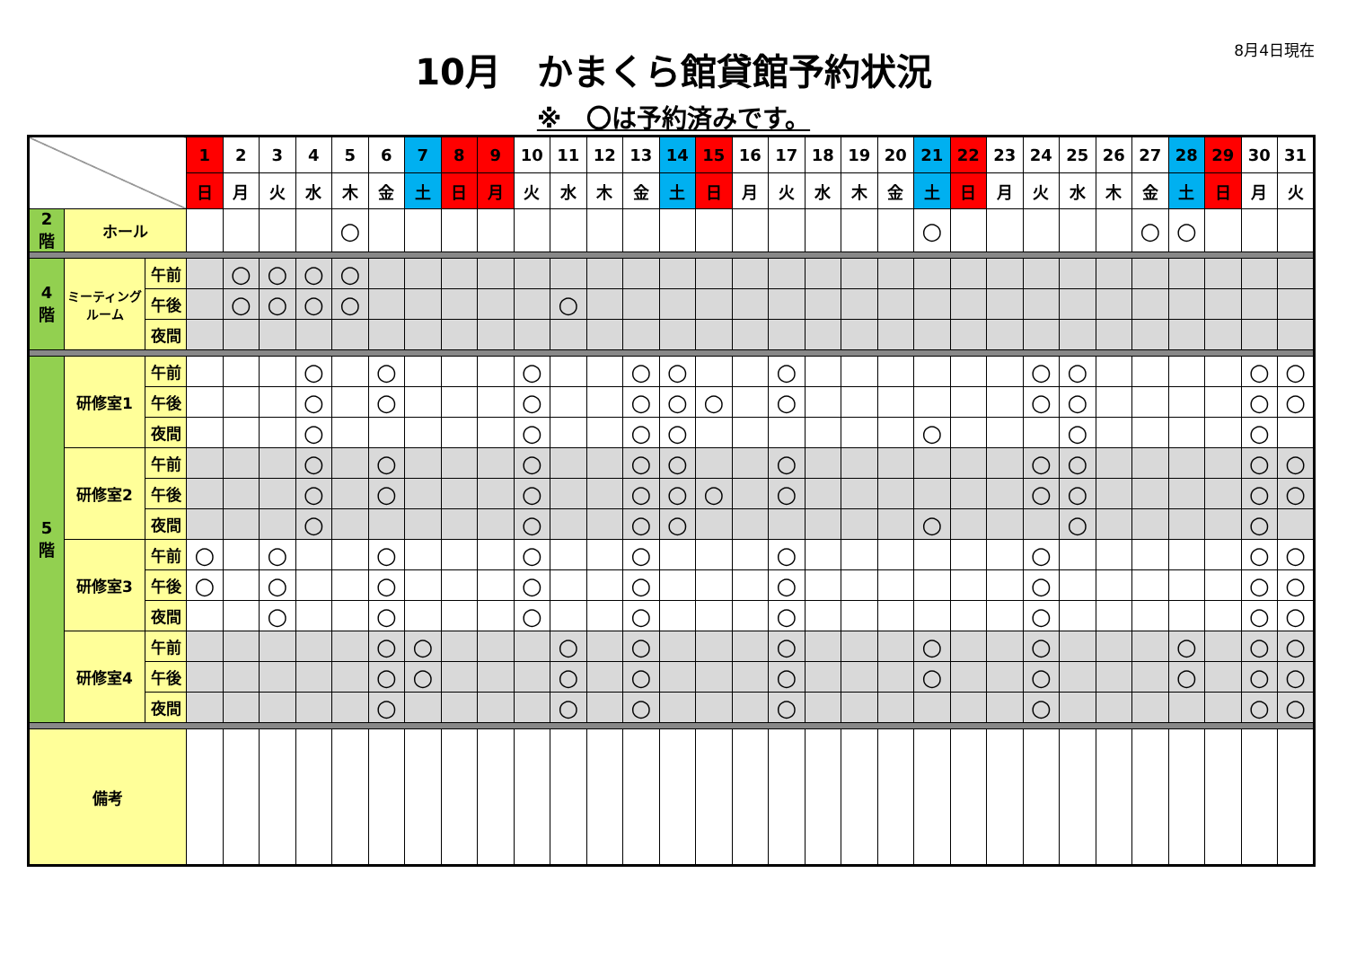8月4日現在
10月　かまくら館貸館予約状況
※　〇は予約済みです。
| | | | 1 | 2 | 3 | 4 | 5 | 6 | 7 | 8 | 9 | 10 | 11 | 12 | 13 | 14 | 15 | 16 | 17 | 18 | 19 | 20 | 21 | 22 | 23 | 24 | 25 | 26 | 27 | 28 | 29 | 30 | 31 |
| | | | 日 | 月 | 火 | 水 | 木 | 金 | 土 | 日 | 月 | 火 | 水 | 木 | 金 | 土 | 日 | 月 | 火 | 水 | 木 | 金 | 土 | 日 | 月 | 火 | 水 | 木 | 金 | 土 | 日 | 月 | 火 |
| 2 階 | ホール | | | | | | ○ | | | | | | | | | | | | | | | | ○ | | | | | | ○ | ○ | | | |
| 4 階 | ミーティング ルーム | 午前 | | ○ | ○ | ○ | ○ | | | | | | | | | | | | | | | | | | | | | | | | | | |
| | | 午後 | | ○ | ○ | ○ | ○ | | | | | | ○ | | | | | | | | | | | | | | | | | | | | |
| | | 夜間 | | | | | | | | | | | | | | | | | | | | | | | | | | | | | | | |
| 5 階 | 研修室1 | 午前 | | | | ○ | | ○ | | | | ○ | | | ○ | ○ | | | ○ | | | | | | | ○ | ○ | | | | | ○ | ○ |
| | | 午後 | | | | ○ | | ○ | | | | ○ | | | ○ | ○ | ○ | | ○ | | | | | | | ○ | ○ | | | | | ○ | ○ |
| | | 夜間 | | | | ○ | | | | | | ○ | | | ○ | ○ | | | | | | | ○ | | | | ○ | | | | | ○ | |
| | 研修室2 | 午前 | | | | ○ | | ○ | | | | ○ | | | ○ | ○ | | | ○ | | | | | | | ○ | ○ | | | | | ○ | ○ |
| | | 午後 | | | | ○ | | ○ | | | | ○ | | | ○ | ○ | ○ | | ○ | | | | | | | ○ | ○ | | | | | ○ | ○ |
| | | 夜間 | | | | ○ | | | | | | ○ | | | ○ | ○ | | | | | | | ○ | | | | ○ | | | | | ○ | |
| | 研修室3 | 午前 | ○ | | ○ | | | ○ | | | | ○ | | | ○ | | | | ○ | | | | | | | ○ | | | | | | ○ | ○ |
| | | 午後 | ○ | | ○ | | | ○ | | | | ○ | | | ○ | | | | ○ | | | | | | | ○ | | | | | | ○ | ○ |
| | | 夜間 | | | ○ | | | ○ | | | | ○ | | | ○ | | | | ○ | | | | | | | ○ | | | | | | ○ | ○ |
| | 研修室4 | 午前 | | | | | | ○ | ○ | | | | ○ | | ○ | | | | ○ | | | | ○ | | | ○ | | | | ○ | | ○ | ○ |
| | | 午後 | | | | | | ○ | ○ | | | | ○ | | ○ | | | | ○ | | | | ○ | | | ○ | | | | ○ | | ○ | ○ |
| | | 夜間 | | | | | | ○ | | | | | ○ | | ○ | | | | ○ | | | | | | | ○ | | | | | | ○ | ○ |
| 備考 | | | | | | | | | | | | | | | | | | | | | | | | | | | | | | | | | |